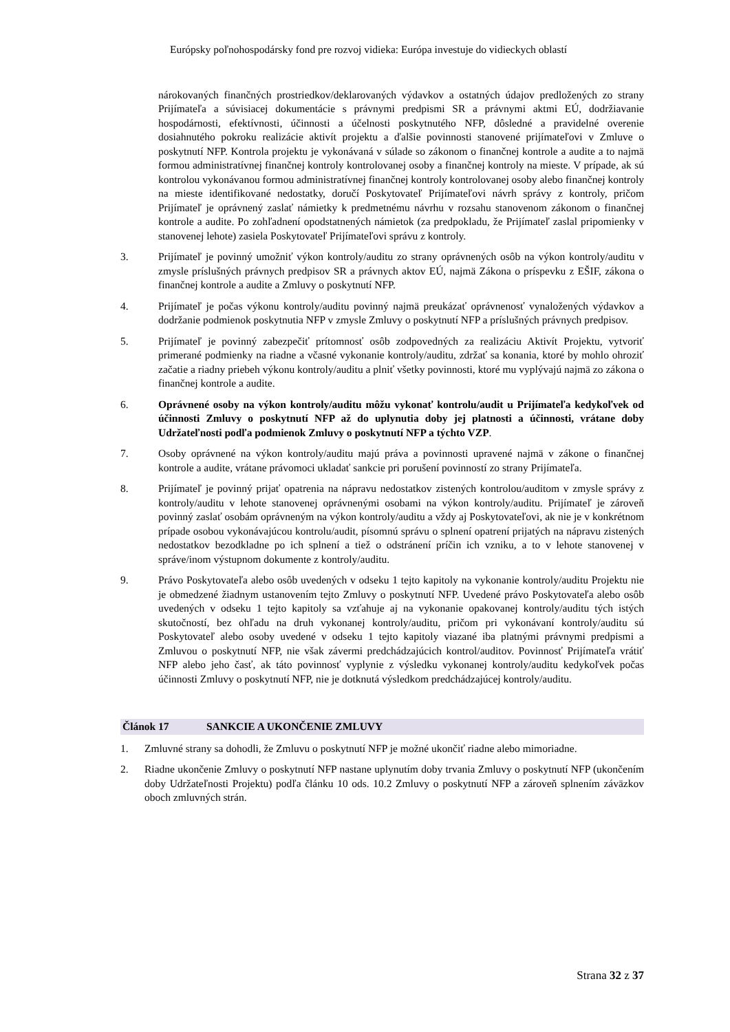Európsky poľnohospodársky fond pre rozvoj vidieka: Európa investuje do vidieckych oblastí
nárokovaných finančných prostriedkov/deklarovaných výdavkov a ostatných údajov predložených zo strany Prijímateľa a súvisiacej dokumentácie s právnymi predpismi SR a právnymi aktmi EÚ, dodržiavanie hospodárnosti, efektívnosti, účinnosti a účelnosti poskytnutého NFP, dôsledné a pravidelné overenie dosiahnutého pokroku realizácie aktivít projektu a ďalšie povinnosti stanovené prijímateľovi v Zmluve o poskytnutí NFP. Kontrola projektu je vykonávaná v súlade so zákonom o finančnej kontrole a audite a to najmä formou administratívnej finančnej kontroly kontrolovanej osoby a finančnej kontroly na mieste. V prípade, ak sú kontrolou vykonávanou formou administratívnej finančnej kontroly kontrolovanej osoby alebo finančnej kontroly na mieste identifikované nedostatky, doručí Poskytovateľ Prijímateľovi návrh správy z kontroly, pričom Prijímateľ je oprávnený zaslať námietky k predmetnému návrhu v rozsahu stanovenom zákonom o finančnej kontrole a audite. Po zohľadnení opodstatnených námietok (za predpokladu, že Prijímateľ zaslal pripomienky v stanovenej lehote) zasiela Poskytovateľ Prijímateľovi správu z kontroly.
3. Prijímateľ je povinný umožniť výkon kontroly/auditu zo strany oprávnených osôb na výkon kontroly/auditu v zmysle príslušných právnych predpisov SR a právnych aktov EÚ, najmä Zákona o príspevku z EŠIF, zákona o finančnej kontrole a audite a Zmluvy o poskytnutí NFP.
4. Prijímateľ je počas výkonu kontroly/auditu povinný najmä preukázať oprávnenosť vynaložených výdavkov a dodržanie podmienok poskytnutia NFP v zmysle Zmluvy o poskytnutí NFP a príslušných právnych predpisov.
5. Prijímateľ je povinný zabezpečiť prítomnosť osôb zodpovedných za realizáciu Aktivít Projektu, vytvoriť primerané podmienky na riadne a včasné vykonanie kontroly/auditu, zdržať sa konania, ktoré by mohlo ohroziť začatie a riadny priebeh výkonu kontroly/auditu a plniť všetky povinnosti, ktoré mu vyplývajú najmä zo zákona o finančnej kontrole a audite.
6. Oprávnené osoby na výkon kontroly/auditu môžu vykonať kontrolu/audit u Prijímateľa kedykoľvek od účinnosti Zmluvy o poskytnutí NFP až do uplynutia doby jej platnosti a účinnosti, vrátane doby Udržateľnosti podľa podmienok Zmluvy o poskytnutí NFP a týchto VZP.
7. Osoby oprávnené na výkon kontroly/auditu majú práva a povinnosti upravené najmä v zákone o finančnej kontrole a audite, vrátane právomoci ukladať sankcie pri porušení povinností zo strany Prijímateľa.
8. Prijímateľ je povinný prijať opatrenia na nápravu nedostatkov zistených kontrolou/auditom v zmysle správy z kontroly/auditu v lehote stanovenej oprávnenými osobami na výkon kontroly/auditu. Prijímateľ je zároveň povinný zaslať osobám oprávneným na výkon kontroly/auditu a vždy aj Poskytovateľovi, ak nie je v konkrétnom prípade osobou vykonávajúcou kontrolu/audit, písomnú správu o splnení opatrení prijatých na nápravu zistených nedostatkov bezodkladne po ich splnení a tiež o odstránení príčin ich vzniku, a to v lehote stanovenej v správe/inom výstupnom dokumente z kontroly/auditu.
9. Právo Poskytovateľa alebo osôb uvedených v odseku 1 tejto kapitoly na vykonanie kontroly/auditu Projektu nie je obmedzené žiadnym ustanovením tejto Zmluvy o poskytnutí NFP. Uvedené právo Poskytovateľa alebo osôb uvedených v odseku 1 tejto kapitoly sa vzťahuje aj na vykonanie opakovanej kontroly/auditu tých istých skutočností, bez ohľadu na druh vykonanej kontroly/auditu, pričom pri vykonávaní kontroly/auditu sú Poskytovateľ alebo osoby uvedené v odseku 1 tejto kapitoly viazané iba platnými právnymi predpismi a Zmluvou o poskytnutí NFP, nie však závermi predchádzajúcich kontrol/auditov. Povinnosť Prijímateľa vrátiť NFP alebo jeho časť, ak táto povinnosť vyplynie z výsledku vykonanej kontroly/auditu kedykoľvek počas účinnosti Zmluvy o poskytnutí NFP, nie je dotknutá výsledkom predchádzajúcej kontroly/auditu.
Článok 17 SANKCIE A UKONČENIE ZMLUVY
1. Zmluvné strany sa dohodli, že Zmluvu o poskytnutí NFP je možné ukončiť riadne alebo mimoriadne.
2. Riadne ukončenie Zmluvy o poskytnutí NFP nastane uplynutím doby trvania Zmluvy o poskytnutí NFP (ukončením doby Udržateľnosti Projektu) podľa článku 10 ods. 10.2 Zmluvy o poskytnutí NFP a zároveň splnením záväzkov oboch zmluvných strán.
Strana 32 z 37